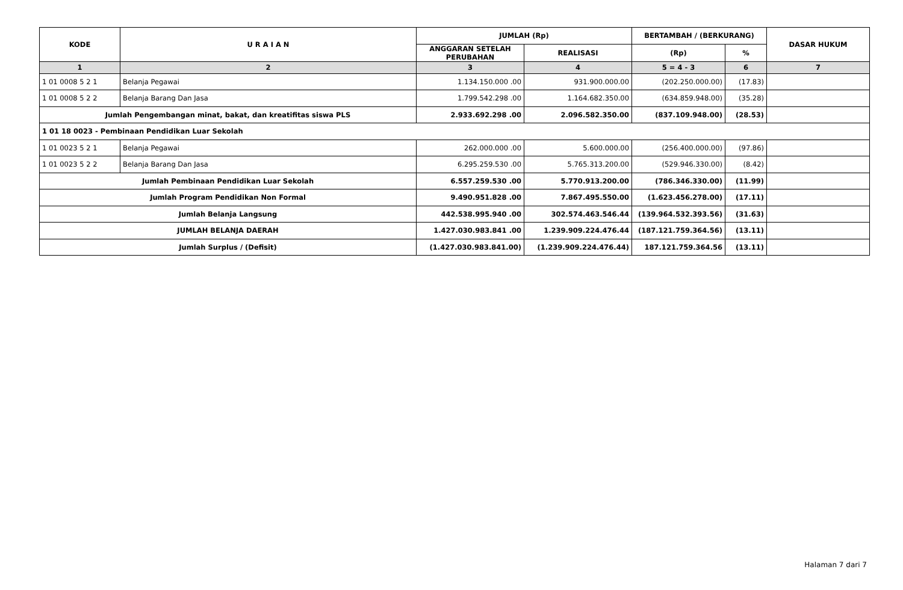| KODE | U R A I A N | JUMLAH (Rp) | | BERTAMBAH / (BERKURANG) | | DASAR HUKUM |
| --- | --- | --- | --- | --- | --- | --- |
| | | ANGGARAN SETELAH PERUBAHAN | REALISASI | (Rp) | % | |
| 1 | 2 | 3 | 4 | 5 = 4 - 3 | 6 | 7 |
| 1 01 0008 5 2 1 | Belanja Pegawai | 1.134.150.000 .00 | 931.900.000.00 | (202.250.000.00) | (17.83) | |
| 1 01 0008 5 2 2 | Belanja Barang Dan Jasa | 1.799.542.298 .00 | 1.164.682.350.00 | (634.859.948.00) | (35.28) | |
| Jumlah Pengembangan minat, bakat, dan kreatifitas siswa PLS | | 2.933.692.298 .00 | 2.096.582.350.00 | (837.109.948.00) | (28.53) | |
| 1 01 18 0023 - Pembinaan Pendidikan Luar Sekolah | | | | | | |
| 1 01 0023 5 2 1 | Belanja Pegawai | 262.000.000 .00 | 5.600.000.00 | (256.400.000.00) | (97.86) | |
| 1 01 0023 5 2 2 | Belanja Barang Dan Jasa | 6.295.259.530 .00 | 5.765.313.200.00 | (529.946.330.00) | (8.42) | |
| Jumlah Pembinaan Pendidikan Luar Sekolah | | 6.557.259.530 .00 | 5.770.913.200.00 | (786.346.330.00) | (11.99) | |
| Jumlah Program Pendidikan Non Formal | | 9.490.951.828 .00 | 7.867.495.550.00 | (1.623.456.278.00) | (17.11) | |
| Jumlah Belanja Langsung | | 442.538.995.940 .00 | 302.574.463.546.44 | (139.964.532.393.56) | (31.63) | |
| JUMLAH BELANJA DAERAH | | 1.427.030.983.841 .00 | 1.239.909.224.476.44 | (187.121.759.364.56) | (13.11) | |
| Jumlah Surplus / (Defisit) | | (1.427.030.983.841.00) | (1.239.909.224.476.44) | 187.121.759.364.56 | (13.11) | |
Halaman 7 dari 7